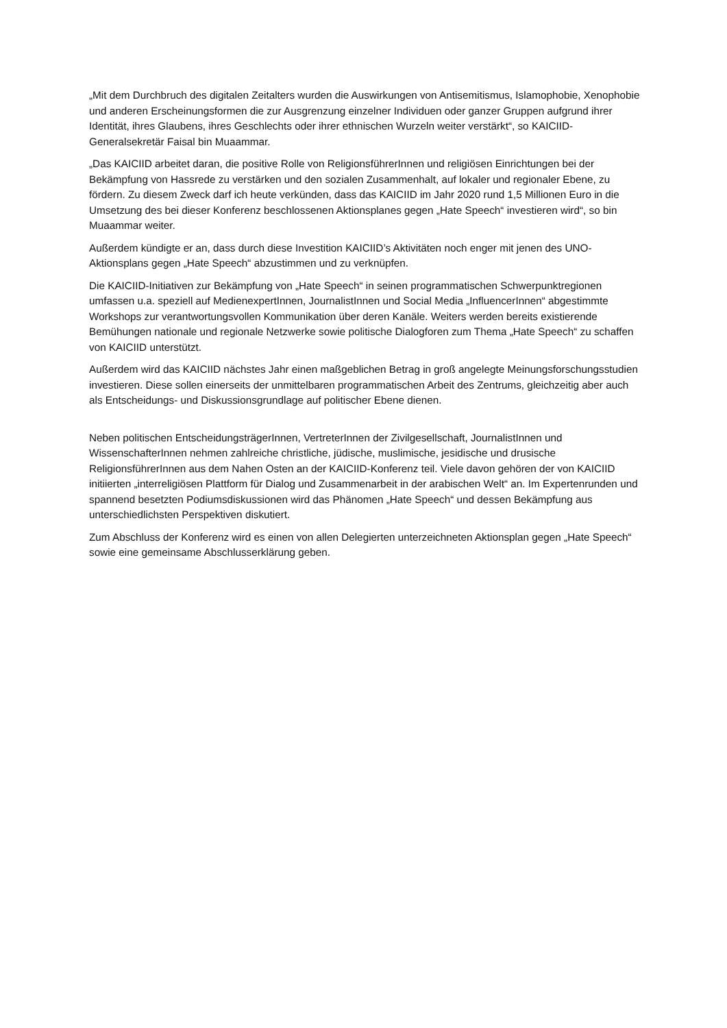„Mit dem Durchbruch des digitalen Zeitalters wurden die Auswirkungen von Antisemitismus, Islamophobie, Xenophobie und anderen Erscheinungsformen die zur Ausgrenzung einzelner Individuen oder ganzer Gruppen aufgrund ihrer Identität, ihres Glaubens, ihres Geschlechts oder ihrer ethnischen Wurzeln weiter verstärkt“, so KAICIID-Generalsekretär Faisal bin Muaammar.
„Das KAICIID arbeitet daran, die positive Rolle von ReligionsführerInnen und religiösen Einrichtungen bei der Bekämpfung von Hassrede zu verstärken und den sozialen Zusammenhalt, auf lokaler und regionaler Ebene, zu fördern. Zu diesem Zweck darf ich heute verkünden, dass das KAICIID im Jahr 2020 rund 1,5 Millionen Euro in die Umsetzung des bei dieser Konferenz beschlossenen Aktionsplanes gegen „Hate Speech“ investieren wird“, so bin Muaammar weiter.
Außerdem kündigte er an, dass durch diese Investition KAICIID’s Aktivitäten noch enger mit jenen des UNO-Aktionsplans gegen „Hate Speech“ abzustimmen und zu verknüpfen.
Die KAICIID-Initiativen zur Bekämpfung von „Hate Speech“ in seinen programmatischen Schwerpunktregionen umfassen u.a. speziell auf MedienexpertInnen, JournalistInnen und Social Media „InfluencerInnen“ abgestimmte Workshops zur verantwortungsvollen Kommunikation über deren Kanäle. Weiters werden bereits existierende Bemühungen nationale und regionale Netzwerke sowie politische Dialogforen zum Thema „Hate Speech“ zu schaffen von KAICIID unterstützt.
Außerdem wird das KAICIID nächstes Jahr einen maßgeblichen Betrag in groß angelegte Meinungsforschungsstudien investieren. Diese sollen einerseits der unmittelbaren programmatischen Arbeit des Zentrums, gleichzeitig aber auch als Entscheidungs- und Diskussionsgrundlage auf politischer Ebene dienen.
Neben politischen EntscheidungsträgerInnen, VertreterInnen der Zivilgesellschaft, JournalistInnen und WissenschafterInnen nehmen zahlreiche christliche, jüdische, muslimische, jesidische und drusische ReligionsführerInnen aus dem Nahen Osten an der KAICIID-Konferenz teil. Viele davon gehören der von KAICIID initiierten „interreligiösen Plattform für Dialog und Zusammenarbeit in der arabischen Welt“ an. Im Expertenrunden und spannend besetzten Podiumsdiskussionen wird das Phänomen „Hate Speech“ und dessen Bekämpfung aus unterschiedlichsten Perspektiven diskutiert.
Zum Abschluss der Konferenz wird es einen von allen Delegierten unterzeichneten Aktionsplan gegen „Hate Speech“ sowie eine gemeinsame Abschlusserklärung geben.